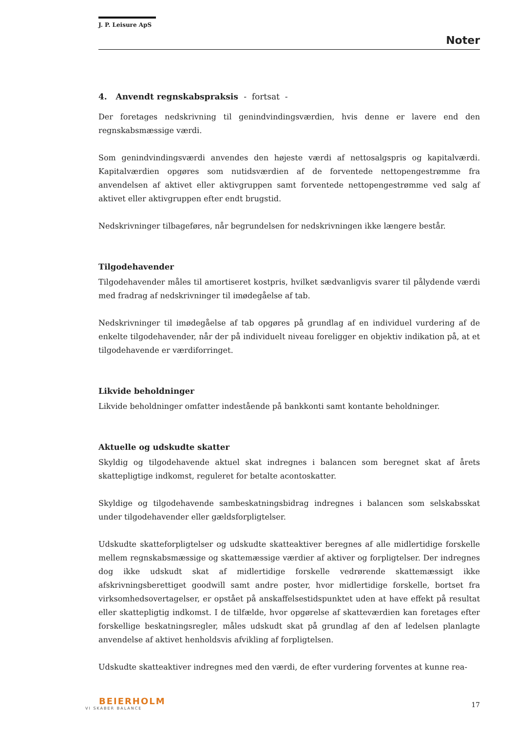J. P. Leisure ApS
Noter
4. Anvendt regnskabspraksis - fortsat -
Der foretages nedskrivning til genindvindingsværdien, hvis denne er lavere end den regnskabsmæssige værdi.
Som genindvindingsværdi anvendes den højeste værdi af nettosalgspris og kapitalværdi. Kapitalværdien opgøres som nutidsværdien af de forventede nettopengestrømme fra anvendelsen af aktivet eller aktivgruppen samt forventede nettopengestrømme ved salg af aktivet eller aktivgruppen efter endt brugstid.
Nedskrivninger tilbageføres, når begrundelsen for nedskrivningen ikke længere består.
Tilgodehavender
Tilgodehavender måles til amortiseret kostpris, hvilket sædvanligvis svarer til pålydende værdi med fradrag af nedskrivninger til imødegåelse af tab.
Nedskrivninger til imødegåelse af tab opgøres på grundlag af en individuel vurdering af de enkelte tilgodehavender, når der på individuelt niveau foreligger en objektiv indikation på, at et tilgodehavende er værdiforringet.
Likvide beholdninger
Likvide beholdninger omfatter indestående på bankkonti samt kontante beholdninger.
Aktuelle og udskudte skatter
Skyldig og tilgodehavende aktuel skat indregnes i balancen som beregnet skat af årets skattepligtige indkomst, reguleret for betalte acontoskatter.
Skyldige og tilgodehavende sambeskatningsbidrag indregnes i balancen som selskabsskat under tilgodehavender eller gældsforpligtelser.
Udskudte skatteforpligtelser og udskudte skatteaktiver beregnes af alle midlertidige forskelle mellem regnskabsmæssige og skattemæssige værdier af aktiver og forpligtelser. Der indregnes dog ikke udskudt skat af midlertidige forskelle vedrørende skattemæssigt ikke afskrivningsberettiget goodwill samt andre poster, hvor midlertidige forskelle, bortset fra virksomhedsovertagelser, er opstået på anskaffelsestidspunktet uden at have effekt på resultat eller skattepligtig indkomst. I de tilfælde, hvor opgørelse af skatteværdien kan foretages efter forskellige beskatningsregler, måles udskudt skat på grundlag af den af ledelsen planlagte anvendelse af aktivet henholdsvis afvikling af forpligtelsen.
Udskudte skatteaktiver indregnes med den værdi, de efter vurdering forventes at kunne rea-
BEIERHOLM
VI SKABER BALANCE
17